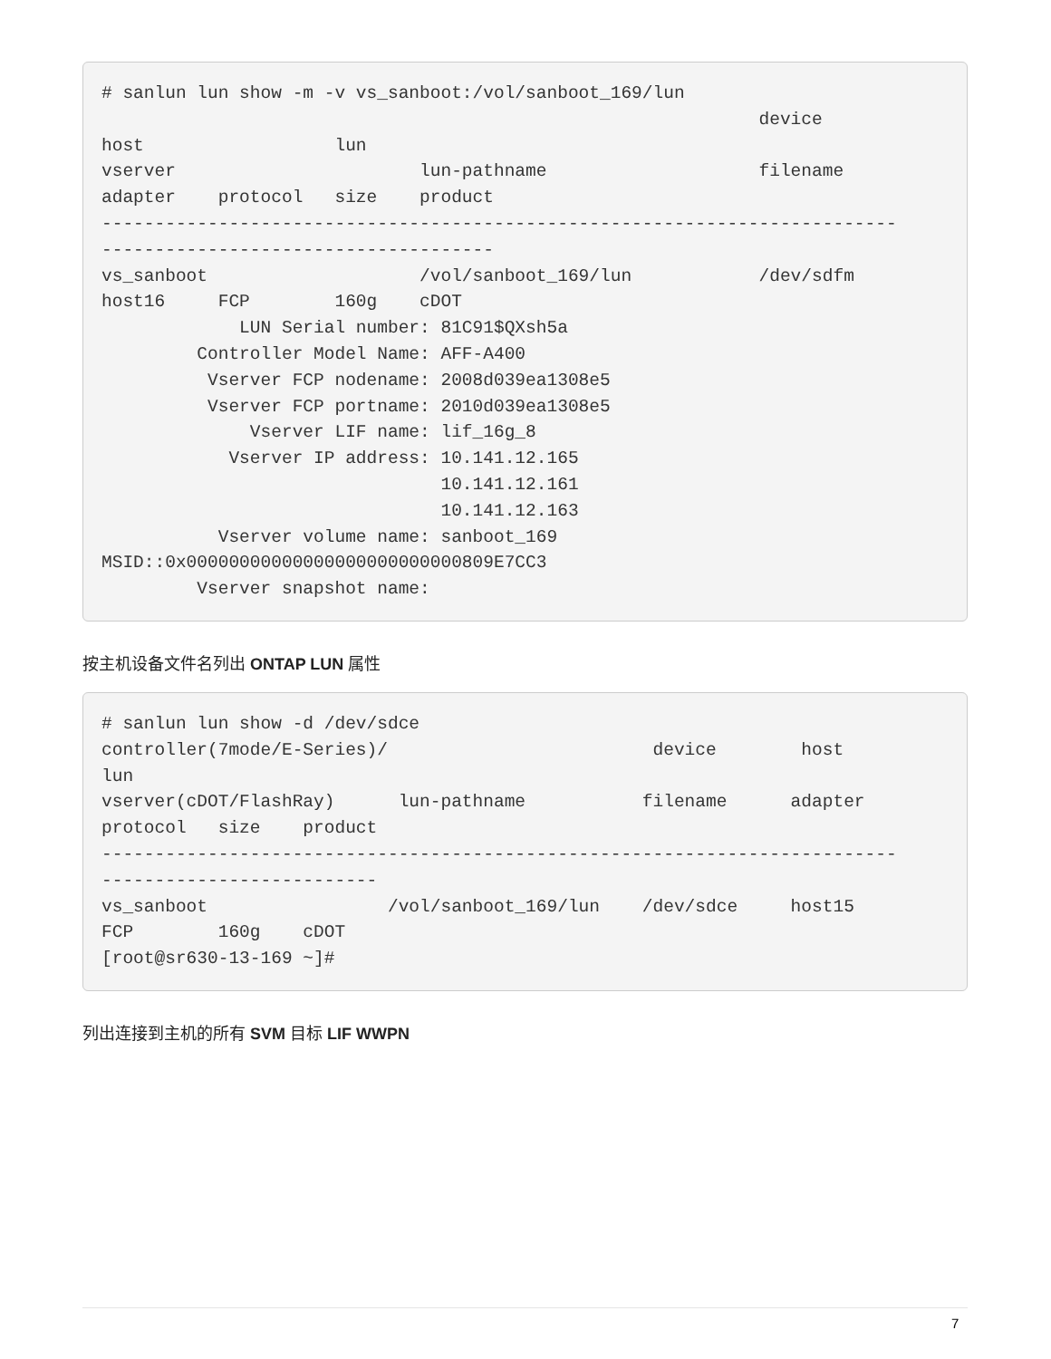# sanlun lun show -m -v vs_sanboot:/vol/sanboot_169/lun device host lun vserver lun-pathname filename adapter protocol size product --------------------------------------------------------------------------- ------------------------------------- vs_sanboot /vol/sanboot_169/lun /dev/sdfm host16 FCP 160g cDOT LUN Serial number: 81C91$QXsh5a Controller Model Name: AFF-A400 Vserver FCP nodename: 2008d039ea1308e5 Vserver FCP portname: 2010d039ea1308e5 Vserver LIF name: lif_16g_8 Vserver IP address: 10.141.12.165 10.141.12.161 10.141.12.163 Vserver volume name: sanboot_169 MSID::0x00000000000000000000000000809E7CC3 Vserver snapshot name:
按主机设备文件名列出 ONTAP LUN 属性
# sanlun lun show -d /dev/sdce controller(7mode/E-Series)/ device host lun vserver(cDOT/FlashRay) lun-pathname filename adapter protocol size product --------------------------------------------------------------------------- -------------------------- vs_sanboot /vol/sanboot_169/lun /dev/sdce host15 FCP 160g cDOT [root@sr630-13-169 ~]#
列出连接到主机的所有 SVM 目标 LIF WWPN
7